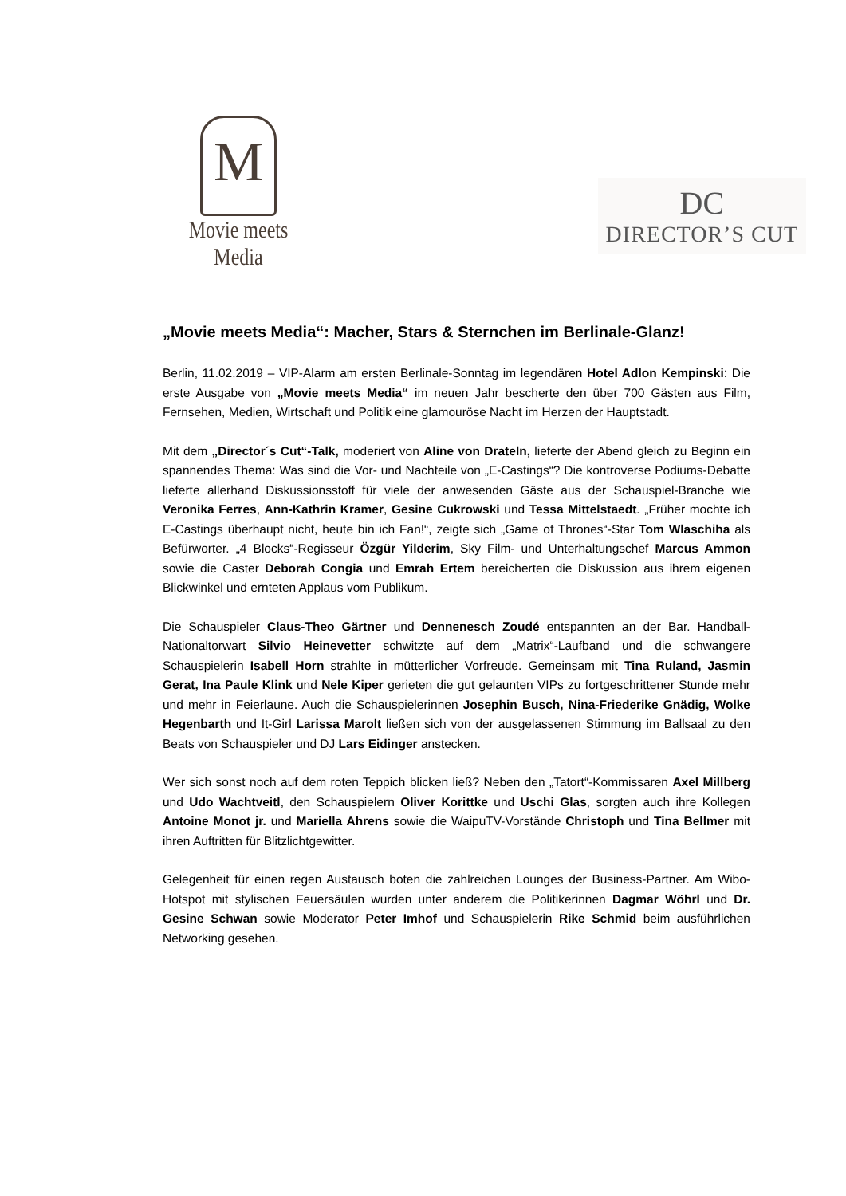M
Movie meets Media
DC
DIRECTOR’S CUT
„Movie meets Media“: Macher, Stars & Sternchen im Berlinale-Glanz!
Berlin, 11.02.2019 – VIP-Alarm am ersten Berlinale-Sonntag im legendären Hotel Adlon Kempinski: Die erste Ausgabe von „Movie meets Media“ im neuen Jahr bescherte den über 700 Gästen aus Film, Fernsehen, Medien, Wirtschaft und Politik eine glamouröse Nacht im Herzen der Hauptstadt.
Mit dem „Director´s Cut“-Talk, moderiert von Aline von Drateln, lieferte der Abend gleich zu Beginn ein spannendes Thema: Was sind die Vor- und Nachteile von „E-Castings“? Die kontroverse Podiums-Debatte lieferte allerhand Diskussionsstoff für viele der anwesenden Gäste aus der Schauspiel-Branche wie Veronika Ferres, Ann-Kathrin Kramer, Gesine Cukrowski und Tessa Mittelstaedt. „Früher mochte ich E-Castings überhaupt nicht, heute bin ich Fan!“, zeigte sich „Game of Thrones“-Star Tom Wlaschiha als Befürworter. „4 Blocks“-Regisseur Özgür Yilderim, Sky Film- und Unterhaltungschef Marcus Ammon sowie die Caster Deborah Congia und Emrah Ertem bereicherten die Diskussion aus ihrem eigenen Blickwinkel und ernteten Applaus vom Publikum.
Die Schauspieler Claus-Theo Gärtner und Dennenesch Zoudé entspannten an der Bar. Handball-Nationaltorwart Silvio Heinevetter schwitzte auf dem „Matrix“-Laufband und die schwangere Schauspielerin Isabell Horn strahlte in mütterlicher Vorfreude. Gemeinsam mit Tina Ruland, Jasmin Gerat, Ina Paule Klink und Nele Kiper gerieten die gut gelaunten VIPs zu fortgeschrittener Stunde mehr und mehr in Feierlaune. Auch die Schauspielerinnen Josephin Busch, Nina-Friederike Gnädig, Wolke Hegenbarth und It-Girl Larissa Marolt ließen sich von der ausgelassenen Stimmung im Ballsaal zu den Beats von Schauspieler und DJ Lars Eidinger anstecken.
Wer sich sonst noch auf dem roten Teppich blicken ließ? Neben den „Tatort“-Kommissaren Axel Millberg und Udo Wachtveitl, den Schauspielern Oliver Korittke und Uschi Glas, sorgten auch ihre Kollegen Antoine Monot jr. und Mariella Ahrens sowie die WaipuTV-Vorstände Christoph und Tina Bellmer mit ihren Auftritten für Blitzlichtgewitter.
Gelegenheit für einen regen Austausch boten die zahlreichen Lounges der Business-Partner. Am Wibo-Hotspot mit stylischen Feuersäulen wurden unter anderem die Politikerinnen Dagmar Wöhrl und Dr. Gesine Schwan sowie Moderator Peter Imhof und Schauspielerin Rike Schmid beim ausführlichen Networking gesehen.